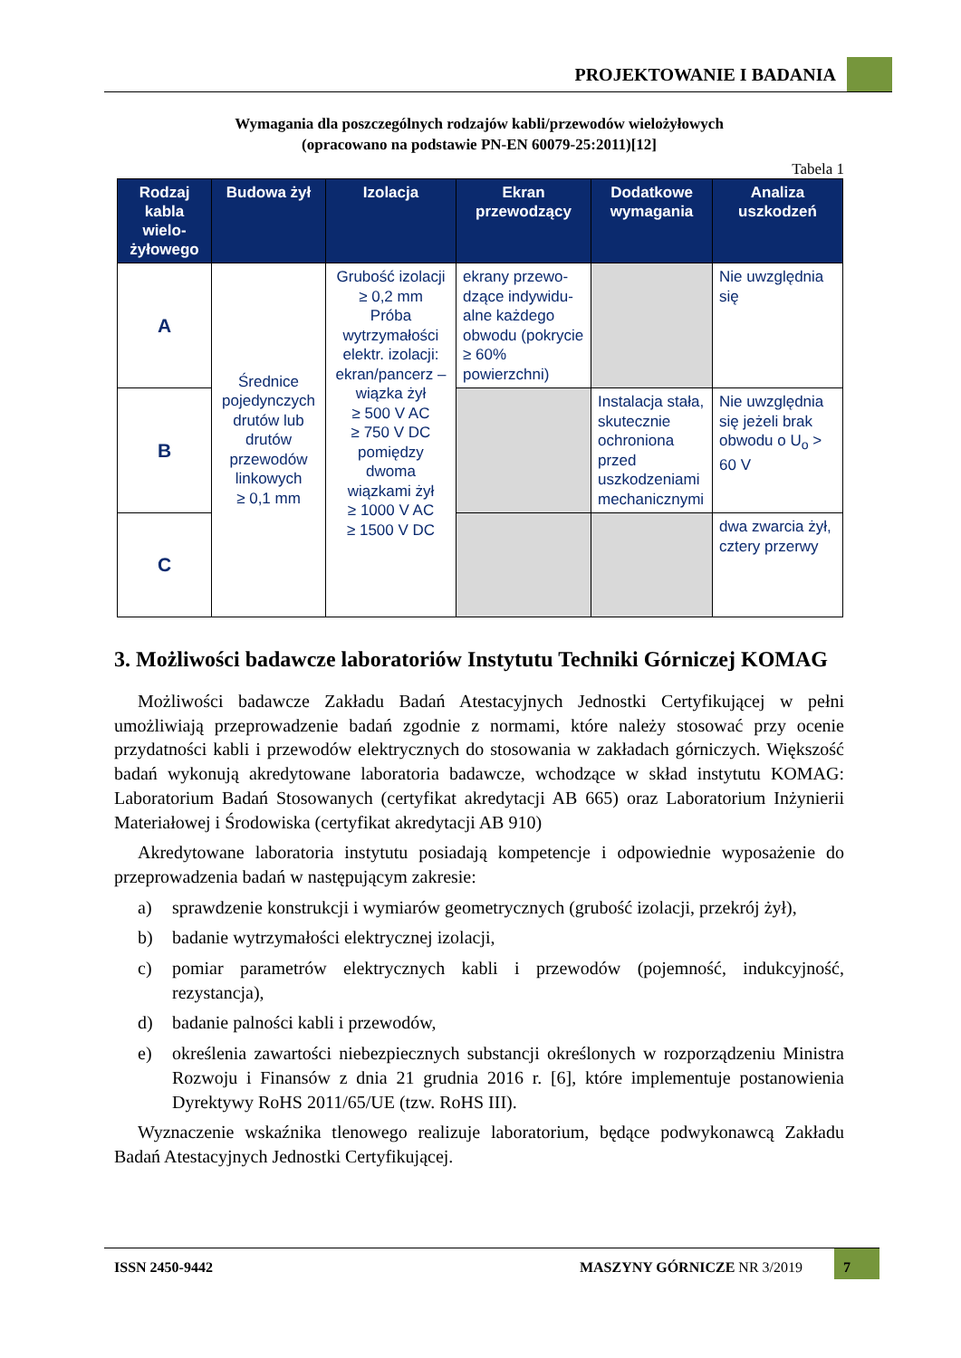PROJEKTOWANIE I BADANIA
Wymagania dla poszczególnych rodzajów kabli/przewodów wielożyłowych
(opracowano na podstawie PN-EN 60079-25:2011)[12]
Tabela 1
| Rodzaj kabla wielo-żyłowego | Budowa żył | Izolacja | Ekran przewodzący | Dodatkowe wymagania | Analiza uszkodzeń |
| --- | --- | --- | --- | --- | --- |
| A | Średnice pojedynczych drutów lub drutów przewodów linkowych ≥ 0,1 mm | Grubość izolacji ≥ 0,2 mm Próba wytrzymałości elektr. izolacji: ekran/pancerz – wiązka żył ≥ 500 V AC ≥ 750 V DC pomiędzy dwoma wiązkami żył ≥ 1000 V AC ≥ 1500 V DC | ekrany przewo-dzące indywidu-alne każdego obwodu (pokrycie ≥ 60% powierzchni) | | Nie uwzględnia się |
| B | | | | Instalacja stała, skutecznie ochroniona przed uszkodzeniami mechanicznymi | Nie uwzględnia się jeżeli brak obwodu o U<sub>o</sub> > 60 V |
| C | | | | | dwa zwarcia żył, cztery przerwy |
3. Możliwości badawcze laboratoriów Instytutu Techniki Górniczej KOMAG
Możliwości badawcze Zakładu Badań Atestacyjnych Jednostki Certyfikującej w pełni umożliwiają przeprowadzenie badań zgodnie z normami, które należy stosować przy ocenie przydatności kabli i przewodów elektrycznych do stosowania w zakładach górniczych. Większość badań wykonują akredytowane laboratoria badawcze, wchodzące w skład instytutu KOMAG: Laboratorium Badań Stosowanych (certyfikat akredytacji AB 665) oraz Laboratorium Inżynierii Materiałowej i Środowiska (certyfikat akredytacji AB 910)
Akredytowane laboratoria instytutu posiadają kompetencje i odpowiednie wyposażenie do przeprowadzenia badań w następującym zakresie:
a) sprawdzenie konstrukcji i wymiarów geometrycznych (grubość izolacji, przekrój żył),
b) badanie wytrzymałości elektrycznej izolacji,
c) pomiar parametrów elektrycznych kabli i przewodów (pojemność, indukcyjność, rezystancja),
d) badanie palności kabli i przewodów,
e) określenia zawartości niebezpiecznych substancji określonych w rozporządzeniu Ministra Rozwoju i Finansów z dnia 21 grudnia 2016 r. [6], które implementuje postanowienia Dyrektywy RoHS 2011/65/UE (tzw. RoHS III).
Wyznaczenie wskaźnika tlenowego realizuje laboratorium, będące podwykonawcą Zakładu Badań Atestacyjnych Jednostki Certyfikującej.
ISSN 2450-9442 MASZYNY GÓRNICZE NR 3/2019
7